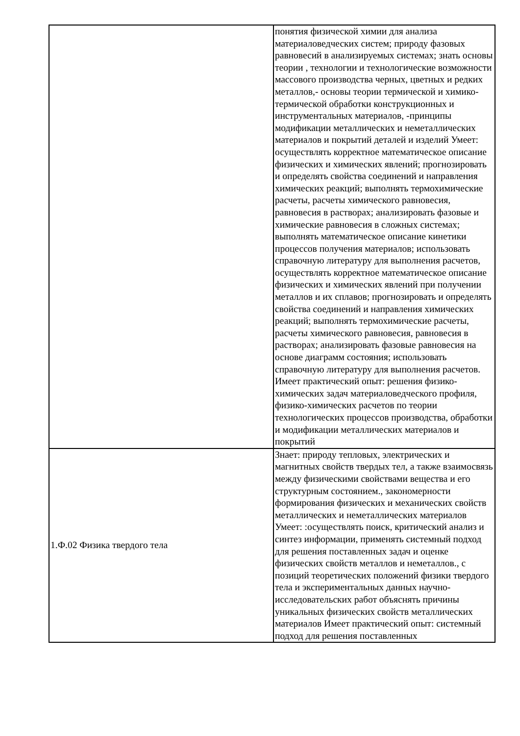| | понятия физической химии для анализа материаловедческих систем; природу фазовых равновесий в анализируемых системах; знать основы теории , технологии и технологические возможности массового производства черных, цветных и редких металлов,- основы теории термической и химико-термической обработки конструкционных и инструментальных материалов, -принципы модификации металлических и неметаллических материалов и покрытий деталей и изделий Умеет: осуществлять корректное математическое описание физических и химических явлений; прогнозировать и определять свойства соединений и направления химических реакций; выполнять термохимические расчеты, расчеты химического равновесия, равновесия в растворах; анализировать фазовые и химические равновесия в сложных системах; выполнять математическое описание кинетики процессов получения материалов; использовать справочную литературу для выполнения расчетов, осуществлять корректное математическое описание физических и химических явлений при получении металлов и их сплавов; прогнозировать и определять свойства соединений и направления химических реакций; выполнять термохимические расчеты, расчеты химического равновесия, равновесия в растворах; анализировать фазовые равновесия на основе диаграмм состояния; использовать справочную литературу для выполнения расчетов. Имеет практический опыт: решения физико-химических задач материаловедческого профиля, физико-химических расчетов по теории технологических процессов производства, обработки и модификации металлических материалов и покрытий |
| 1.Ф.02 Физика твердого тела | Знает: природу тепловых, электрических и магнитных свойств твердых тел, а также взаимосвязь между физическими свойствами вещества и его структурным состоянием., закономерности формирования физических и механических свойств металлических и неметаллических материалов Умеет: :осуществлять поиск, критический анализ и синтез информации, применять системный подход для решения поставленных задач и оценке физических свойств металлов и неметаллов., с позиций теоретических положений физики твердого тела и экспериментальных данных научно-исследовательских работ объяснять причины уникальных физических свойств металлических материалов Имеет практический опыт: системный подход для решения поставленных |